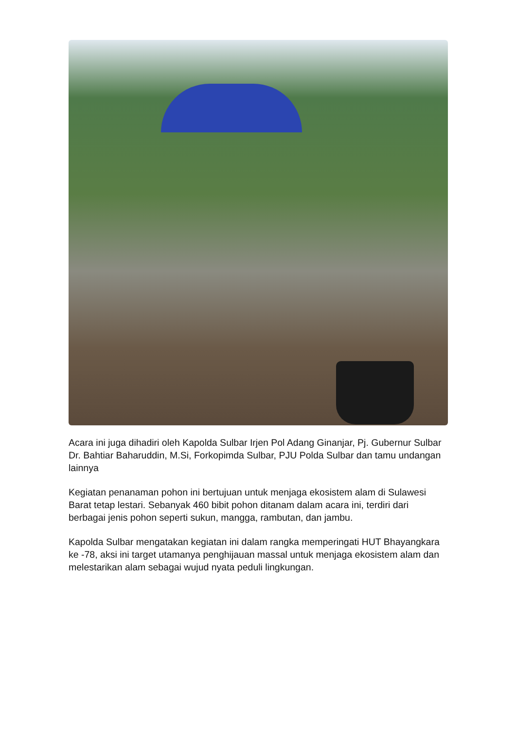Acara ini juga dihadiri oleh Kapolda Sulbar Irjen Pol Adang Ginanjar, Pj. Gubernur Sulbar Dr. Bahtiar Baharuddin, M.Si, Forkopimda Sulbar, PJU Polda Sulbar dan tamu undangan lainnya
Kegiatan penanaman pohon ini bertujuan untuk menjaga ekosistem alam di Sulawesi Barat tetap lestari. Sebanyak 460 bibit pohon ditanam dalam acara ini, terdiri dari berbagai jenis pohon seperti sukun, mangga, rambutan, dan jambu.
Kapolda Sulbar mengatakan kegiatan ini dalam rangka memperingati HUT Bhayangkara ke -78, aksi ini target utamanya penghijauan massal untuk menjaga ekosistem alam dan melestarikan alam sebagai wujud nyata peduli lingkungan.